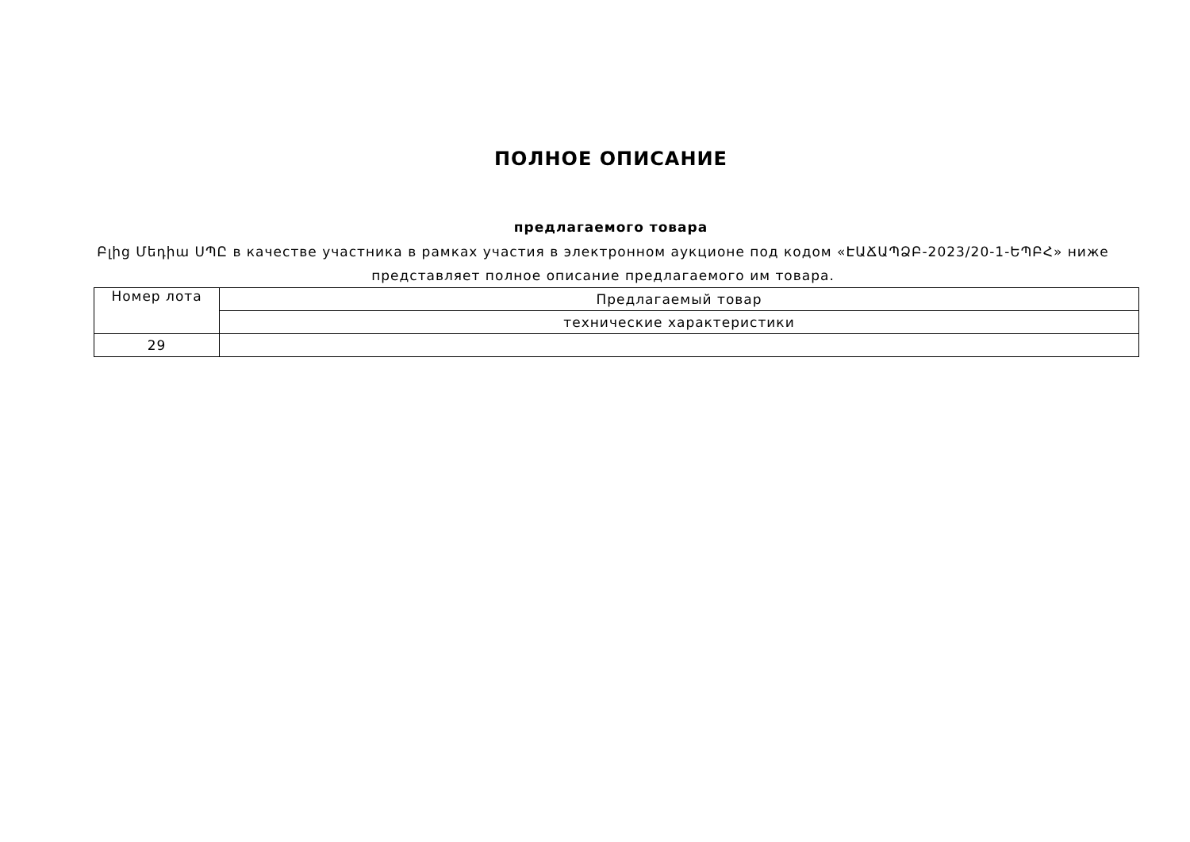ПОЛНОЕ ОПИСАНИЕ
предлагаемого товара
Բլից Մեդիա ՍՊԸ в качестве участника в рамках участия в электронном аукционе под кодом «ԷԱՃԱՊՁԲ-2023/20-1-ԵՊԲՀ» ниже представляет полное описание предлагаемого им товара.
| Номер лота | Предлагаемый товар |
| | технические характеристики |
| 29 | |